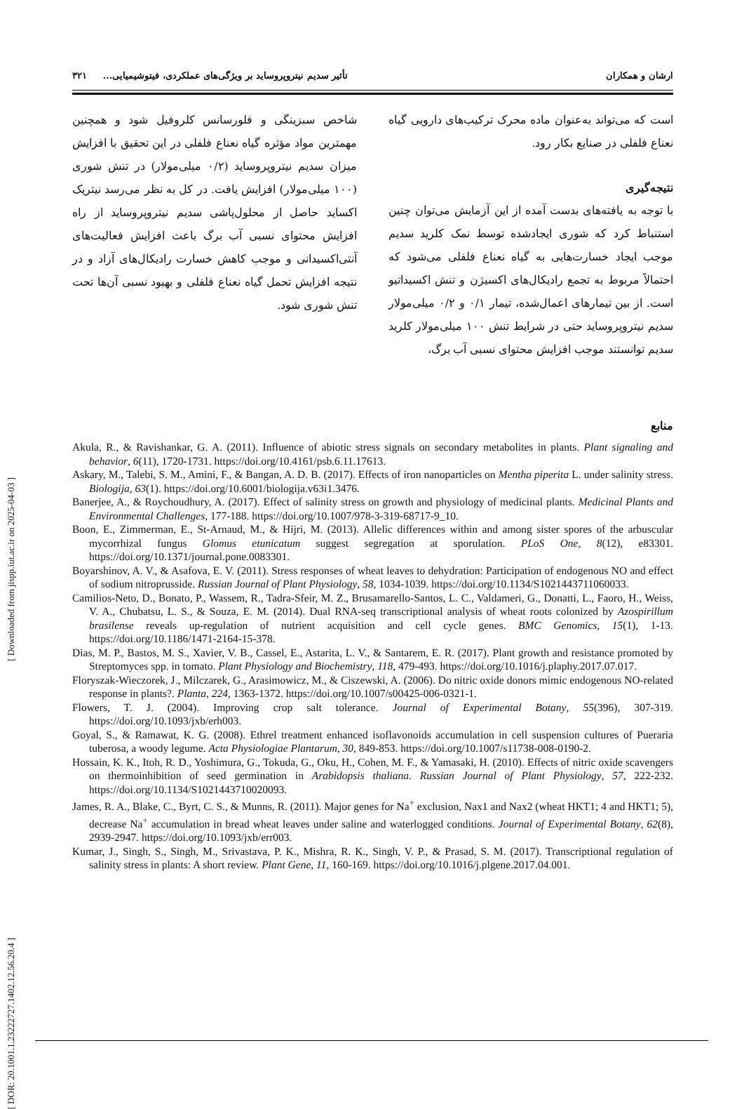ارشان و همکاران تأثیر سدیم نیتروپروساید بر ویژگی‌های عملکردی، فیتوشیمیایی... ۳۲۱
است که می‌تواند به‌عنوان ماده محرک ترکیب‌های دارویی گیاه نعناع فلفلی در صنایع بکار رود.
نتیجه‌گیری
با توجه به یافته‌های بدست آمده از این آزمایش می‌توان چنین استنباط کرد که شوری ایجادشده توسط نمک کلرید سدیم موجب ایجاد خسارت‌هایی به گیاه نعناع فلفلی می‌شود که احتمالاً مربوط به تجمع رادیکال‌های اکسیژن و تنش اکسیداتیو است. از بین تیمارهای اعمال‌شده، تیمار ۰/۱ و ۰/۲ میلی‌مولار سدیم نیتروپروساید حتی در شرایط تنش ۱۰۰ میلی‌مولار کلرید سدیم توانستند موجب افزایش محتوای نسبی آب برگ،
شاخص سبزینگی و فلورسانس کلروفیل شود و همچنین مهمترین مواد مؤثره گیاه نعناع فلفلی در این تحقیق با افزایش میزان سدیم نیتروپروساید (۰/۲ میلی‌مولار) در تنش شوری (۱۰۰ میلی‌مولار) افزایش یافت. در کل به نظر می‌رسد نیتریک اکساید حاصل از محلول‌پاشی سدیم نیتروپروساید از راه افزایش محتوای نسبی آب برگ باعث افزایش فعالیت‌های آنتی‌اکسیدانی و موجب کاهش خسارت رادیکال‌های آزاد و در نتیجه افزایش تحمل گیاه نعناع فلفلی و بهبود نسبی آن‌ها تحت تنش شوری شود.
منابع
Akula, R., & Ravishankar, G. A. (2011). Influence of abiotic stress signals on secondary metabolites in plants. Plant signaling and behavior, 6(11), 1720-1731. https://doi.org/10.4161/psb.6.11.17613.
Askary, M., Talebi, S. M., Amini, F., & Bangan, A. D. B. (2017). Effects of iron nanoparticles on Mentha piperita L. under salinity stress. Biologija, 63(1). https://doi.org/10.6001/biologija.v63i1.3476.
Banerjee, A., & Roychoudhury, A. (2017). Effect of salinity stress on growth and physiology of medicinal plants. Medicinal Plants and Environmental Challenges, 177-188. https://doi.org/10.1007/978-3-319-68717-9_10.
Boon, E., Zimmerman, E., St-Arnaud, M., & Hijri, M. (2013). Allelic differences within and among sister spores of the arbuscular mycorrhizal fungus Glomus etunicatum suggest segregation at sporulation. PLoS One, 8(12), e83301. https://doi.org/10.1371/journal.pone.0083301.
Boyarshinov, A. V., & Asafova, E. V. (2011). Stress responses of wheat leaves to dehydration: Participation of endogenous NO and effect of sodium nitroprusside. Russian Journal of Plant Physiology, 58, 1034-1039. https://doi.org/10.1134/S1021443711060033.
Camilios-Neto, D., Bonato, P., Wassem, R., Tadra-Sfeir, M. Z., Brusamarello-Santos, L. C., Valdameri, G., Donatti, L., Faoro, H., Weiss, V. A., Chubatsu, L. S., & Souza, E. M. (2014). Dual RNA-seq transcriptional analysis of wheat roots colonized by Azospirillum brasilense reveals up-regulation of nutrient acquisition and cell cycle genes. BMC Genomics, 15(1), 1-13. https://doi.org/10.1186/1471-2164-15-378.
Dias, M. P., Bastos, M. S., Xavier, V. B., Cassel, E., Astarita, L. V., & Santarem, E. R. (2017). Plant growth and resistance promoted by Streptomyces spp. in tomato. Plant Physiology and Biochemistry, 118, 479-493. https://doi.org/10.1016/j.plaphy.2017.07.017.
Floryszak-Wieczorek, J., Milczarek, G., Arasimowicz, M., & Ciszewski, A. (2006). Do nitric oxide donors mimic endogenous NO-related response in plants?. Planta, 224, 1363-1372. https://doi.org/10.1007/s00425-006-0321-1.
Flowers, T. J. (2004). Improving crop salt tolerance. Journal of Experimental Botany, 55(396), 307-319. https://doi.org/10.1093/jxb/erh003.
Goyal, S., & Ramawat, K. G. (2008). Ethrel treatment enhanced isoflavonoids accumulation in cell suspension cultures of Pueraria tuberosa, a woody legume. Acta Physiologiae Plantarum, 30, 849-853. https://doi.org/10.1007/s11738-008-0190-2.
Hossain, K. K., Itoh, R. D., Yoshimura, G., Tokuda, G., Oku, H., Cohen, M. F., & Yamasaki, H. (2010). Effects of nitric oxide scavengers on thermoinhibition of seed germination in Arabidopsis thaliana. Russian Journal of Plant Physiology, 57, 222-232. https://doi.org/10.1134/S1021443710020093.
James, R. A., Blake, C., Byrt, C. S., & Munns, R. (2011). Major genes for Na<sup>+</sup> exclusion, Nax1 and Nax2 (wheat HKT1; 4 and HKT1; 5), decrease Na<sup>+</sup> accumulation in bread wheat leaves under saline and waterlogged conditions. Journal of Experimental Botany, 62(8), 2939-2947. https://doi.org/10.1093/jxb/err003.
Kumar, J., Singh, S., Singh, M., Srivastava, P. K., Mishra, R. K., Singh, V. P., & Prasad, S. M. (2017). Transcriptional regulation of salinity stress in plants: A short review. Plant Gene, 11, 160-169. https://doi.org/10.1016/j.plgene.2017.04.001.
[ Downloaded from jispp.iut.ac.ir on 2025-04-03 ]
[ DOR: 20.1001.1.23222727.1402.12.56.20.4 ]